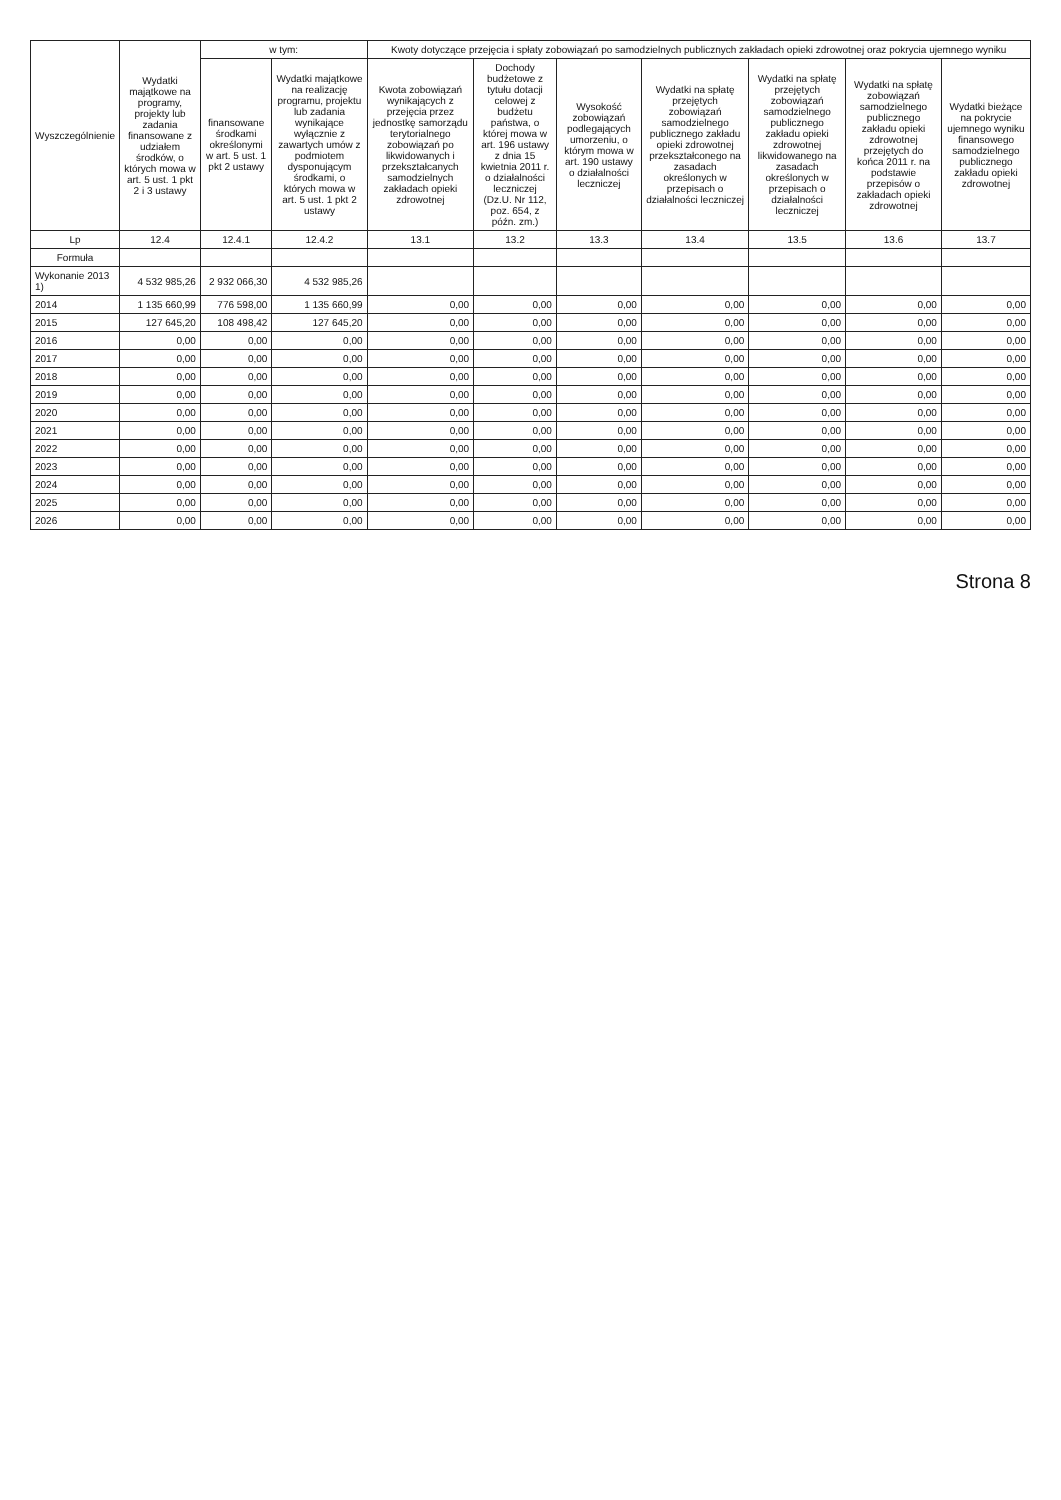| Wyszczególnienie | Wydatki majątkowe na programy, projekty lub zadania finansowane z udziałem środków, o których mowa w art. 5 ust. 1 pkt 2 i 3 ustawy | w tym: | | Kwoty dotyczące przejęcia i spłaty zobowiązań po samodzielnych publicznych zakładach opieki zdrowotnej oraz pokrycia ujemnego wyniku | | | | | | |
| --- | --- | --- | --- | --- | --- | --- | --- | --- | --- | --- |
| | | finansowane środkami określonymi w art. 5 ust. 1 pkt 2 ustawy | Wydatki majątkowe na realizację programu, projektu lub zadania wynikające wyłącznie z zawartych umów z podmiotem dysponującym środkami, o których mowa w art. 5 ust. 1 pkt 2 ustawy | Kwota zobowiązań wynikających z przejęcia przez jednostkę samorządu terytorialnego zobowiązań po likwidowanych i przekształcanych samodzielnych zakładach opieki zdrowotnej | Dochody budżetowe z tytułu dotacji celowej z budżetu państwa, o której mowa w art. 196 ustawy z dnia 15 kwietnia 2011 r. o działalności leczniczej (Dz.U. Nr 112, poz. 654, z późn. zm.) | Wysokość zobowiązań podlegających umorzeniu, o którym mowa w art. 190 ustawy o działalności leczniczej | Wydatki na spłatę przejętych zobowiązań samodzielnego publicznego zakładu opieki zdrowotnej przekształconego na zasadach określonych w przepisach o działalności leczniczej | Wydatki na spłatę przejętych zobowiązań samodzielnego publicznego zakładu opieki zdrowotnej likwidowanego na zasadach określonych w przepisach o działalności leczniczej | Wydatki na spłatę zobowiązań samodzielnego publicznego zakładu opieki zdrowotnej przejętych do końca 2011 r. na podstawie przepisów o zakładach opieki zdrowotnej | Wydatki bieżące na pokrycie ujemnego wyniku finansowego samodzielnego publicznego zakładu opieki zdrowotnej |
| Lp | 12.4 | 12.4.1 | 12.4.2 | 13.1 | 13.2 | 13.3 | 13.4 | 13.5 | 13.6 | 13.7 |
| Formuła | | | | | | | | | | |
| Wykonanie 2013 1) | 4 532 985,26 | 2 932 066,30 | 4 532 985,26 | | | | | | | |
| 2014 | 1 135 660,99 | 776 598,00 | 1 135 660,99 | 0,00 | 0,00 | 0,00 | 0,00 | 0,00 | 0,00 | 0,00 |
| 2015 | 127 645,20 | 108 498,42 | 127 645,20 | 0,00 | 0,00 | 0,00 | 0,00 | 0,00 | 0,00 | 0,00 |
| 2016 | 0,00 | 0,00 | 0,00 | 0,00 | 0,00 | 0,00 | 0,00 | 0,00 | 0,00 | 0,00 |
| 2017 | 0,00 | 0,00 | 0,00 | 0,00 | 0,00 | 0,00 | 0,00 | 0,00 | 0,00 | 0,00 |
| 2018 | 0,00 | 0,00 | 0,00 | 0,00 | 0,00 | 0,00 | 0,00 | 0,00 | 0,00 | 0,00 |
| 2019 | 0,00 | 0,00 | 0,00 | 0,00 | 0,00 | 0,00 | 0,00 | 0,00 | 0,00 | 0,00 |
| 2020 | 0,00 | 0,00 | 0,00 | 0,00 | 0,00 | 0,00 | 0,00 | 0,00 | 0,00 | 0,00 |
| 2021 | 0,00 | 0,00 | 0,00 | 0,00 | 0,00 | 0,00 | 0,00 | 0,00 | 0,00 | 0,00 |
| 2022 | 0,00 | 0,00 | 0,00 | 0,00 | 0,00 | 0,00 | 0,00 | 0,00 | 0,00 | 0,00 |
| 2023 | 0,00 | 0,00 | 0,00 | 0,00 | 0,00 | 0,00 | 0,00 | 0,00 | 0,00 | 0,00 |
| 2024 | 0,00 | 0,00 | 0,00 | 0,00 | 0,00 | 0,00 | 0,00 | 0,00 | 0,00 | 0,00 |
| 2025 | 0,00 | 0,00 | 0,00 | 0,00 | 0,00 | 0,00 | 0,00 | 0,00 | 0,00 | 0,00 |
| 2026 | 0,00 | 0,00 | 0,00 | 0,00 | 0,00 | 0,00 | 0,00 | 0,00 | 0,00 | 0,00 |
Strona 8